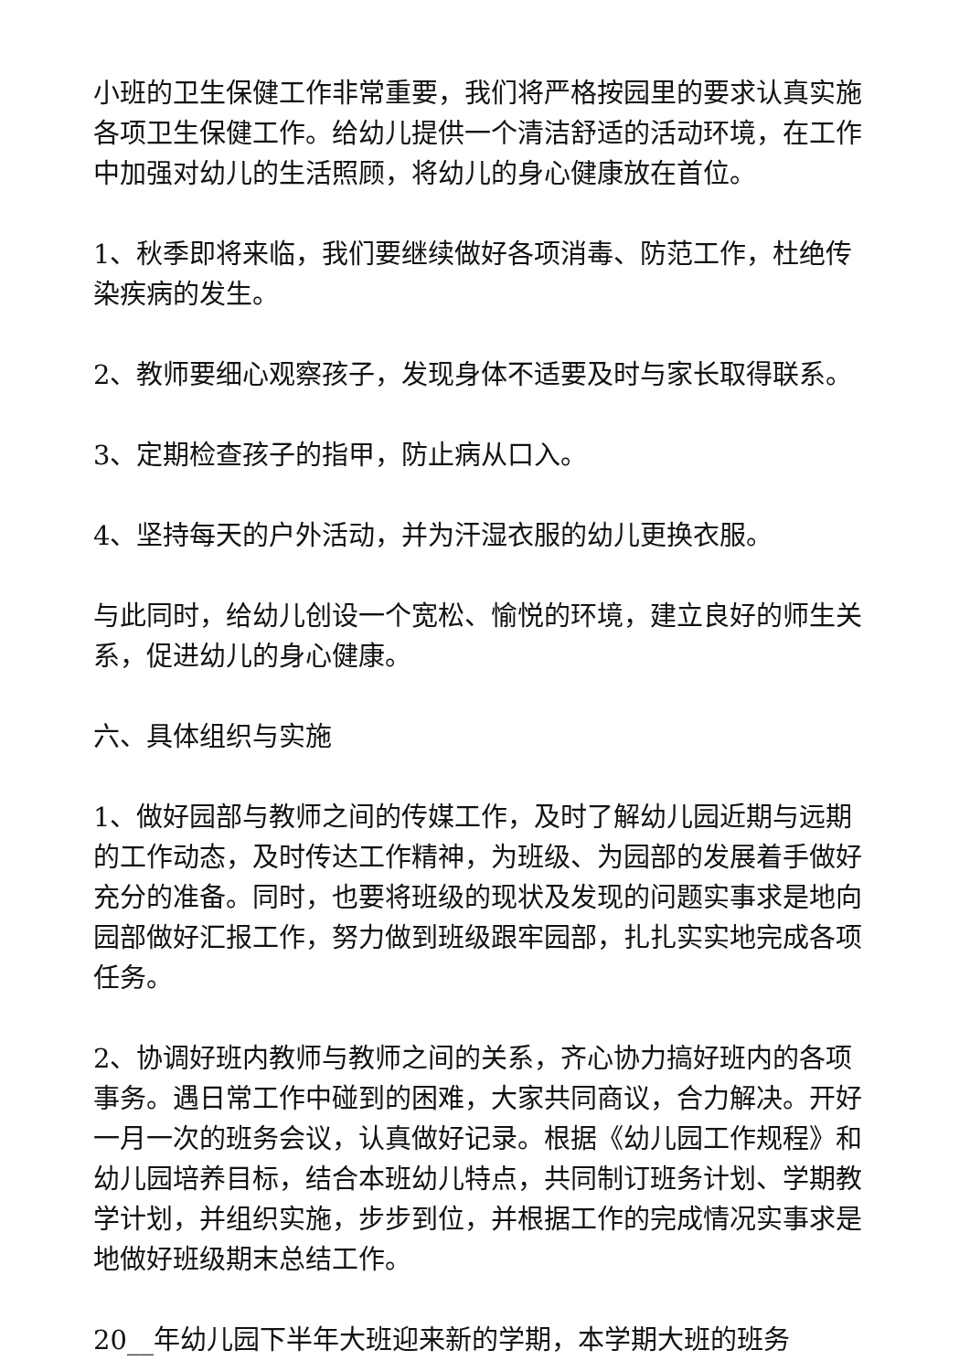小班的卫生保健工作非常重要，我们将严格按园里的要求认真实施各项卫生保健工作。给幼儿提供一个清洁舒适的活动环境，在工作中加强对幼儿的生活照顾，将幼儿的身心健康放在首位。
1、秋季即将来临，我们要继续做好各项消毒、防范工作，杜绝传染疾病的发生。
2、教师要细心观察孩子，发现身体不适要及时与家长取得联系。
3、定期检查孩子的指甲，防止病从口入。
4、坚持每天的户外活动，并为汗湿衣服的幼儿更换衣服。
与此同时，给幼儿创设一个宽松、愉悦的环境，建立良好的师生关系，促进幼儿的身心健康。
六、具体组织与实施
1、做好园部与教师之间的传媒工作，及时了解幼儿园近期与远期的工作动态，及时传达工作精神，为班级、为园部的发展着手做好充分的准备。同时，也要将班级的现状及发现的问题实事求是地向园部做好汇报工作，努力做到班级跟牢园部，扎扎实实地完成各项任务。
2、协调好班内教师与教师之间的关系，齐心协力搞好班内的各项事务。遇日常工作中碰到的困难，大家共同商议，合力解决。开好一月一次的班务会议，认真做好记录。根据《幼儿园工作规程》和幼儿园培养目标，结合本班幼儿特点，共同制订班务计划、学期教学计划，并组织实施，步步到位，并根据工作的完成情况实事求是地做好班级期末总结工作。
20__年幼儿园下半年大班迎来新的学期，本学期大班的班务